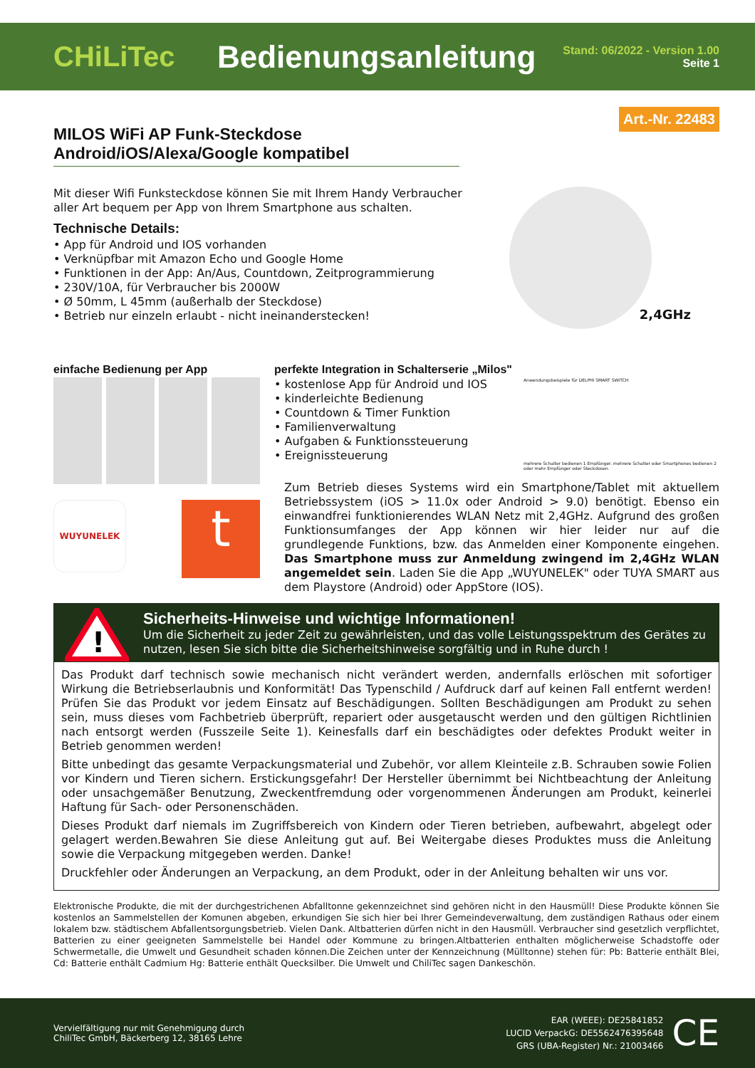CHiLiTec
Bedienungsanleitung
Stand: 06/2022 - Version 1.00
Seite 1
Art.-Nr. 22483
MILOS WiFi AP Funk-Steckdose
Android/iOS/Alexa/Google kompatibel
Mit dieser Wifi Funksteckdose können Sie mit Ihrem Handy Verbraucher aller Art bequem per App von Ihrem Smartphone aus schalten.
Technische Details:
• App für Android und IOS vorhanden
• Verknüpfbar mit Amazon Echo und Google Home
• Funktionen in der App: An/Aus, Countdown, Zeitprogrammierung
• 230V/10A, für Verbraucher bis 2000W
• Ø 50mm, L 45mm (außerhalb der Steckdose)
• Betrieb nur einzeln erlaubt - nicht ineinanderstecken!
2,4GHz
einfache Bedienung per App
WUYUNELEK
t
perfekte Integration in Schalterserie „Milos"
• kostenlose App für Android und IOS
• kinderleichte Bedienung
• Countdown & Timer Funktion
• Familienverwaltung
• Aufgaben & Funktionssteuerung
• Ereignissteuerung
Anwendungsbeispiele für DELPHI SMART SWITCH
mehrere Schalter bedienen 1 Empfänger. mehrere Schalter oder Smartphones bedienen 2 oder mehr Empfänger oder Steckdosen.
Zum Betrieb dieses Systems wird ein Smartphone/Tablet mit aktuellem Betriebssystem (iOS > 11.0x oder Android > 9.0) benötigt. Ebenso ein einwandfrei funktionierendes WLAN Netz mit 2,4GHz. Aufgrund des großen Funktionsumfanges der App können wir hier leider nur auf die grundlegende Funktions, bzw. das Anmelden einer Komponente eingehen. Das Smartphone muss zur Anmeldung zwingend im 2,4GHz WLAN angemeldet sein. Laden Sie die App „WUYUNELEK" oder TUYA SMART aus dem Playstore (Android) oder AppStore (IOS).
!
Sicherheits-Hinweise und wichtige Informationen!
Um die Sicherheit zu jeder Zeit zu gewährleisten, und das volle Leistungsspektrum des Gerätes zu nutzen, lesen Sie sich bitte die Sicherheitshinweise sorgfältig und in Ruhe durch !
Das Produkt darf technisch sowie mechanisch nicht verändert werden, andernfalls erlöschen mit sofortiger Wirkung die Betriebserlaubnis und Konformität! Das Typenschild / Aufdruck darf auf keinen Fall entfernt werden! Prüfen Sie das Produkt vor jedem Einsatz auf Beschädigungen. Sollten Beschädigungen am Produkt zu sehen sein, muss dieses vom Fachbetrieb überprüft, repariert oder ausgetauscht werden und den gültigen Richtlinien nach entsorgt werden (Fusszeile Seite 1). Keinesfalls darf ein beschädigtes oder defektes Produkt weiter in Betrieb genommen werden!
Bitte unbedingt das gesamte Verpackungsmaterial und Zubehör, vor allem Kleinteile z.B. Schrauben sowie Folien vor Kindern und Tieren sichern. Erstickungsgefahr! Der Hersteller übernimmt bei Nichtbeachtung der Anleitung oder unsachgemäßer Benutzung, Zweckentfremdung oder vorgenommenen Änderungen am Produkt, keinerlei Haftung für Sach- oder Personenschäden.
Dieses Produkt darf niemals im Zugriffsbereich von Kindern oder Tieren betrieben, aufbewahrt, abgelegt oder gelagert werden.Bewahren Sie diese Anleitung gut auf. Bei Weitergabe dieses Produktes muss die Anleitung sowie die Verpackung mitgegeben werden. Danke!
Druckfehler oder Änderungen an Verpackung, an dem Produkt, oder in der Anleitung behalten wir uns vor.
Elektronische Produkte, die mit der durchgestrichenen Abfalltonne gekennzeichnet sind gehören nicht in den Hausmüll! Diese Produkte können Sie kostenlos an Sammelstellen der Komunen abgeben, erkundigen Sie sich hier bei Ihrer Gemeindeverwaltung, dem zuständigen Rathaus oder einem lokalem bzw. städtischem Abfallentsorgungsbetrieb. Vielen Dank. Altbatterien dürfen nicht in den Hausmüll. Verbraucher sind gesetzlich verpflichtet, Batterien zu einer geeigneten Sammelstelle bei Handel oder Kommune zu bringen.Altbatterien enthalten möglicherweise Schadstoffe oder Schwermetalle, die Umwelt und Gesundheit schaden können.Die Zeichen unter der Kennzeichnung (Mülltonne) stehen für: Pb: Batterie enthält Blei, Cd: Batterie enthält Cadmium Hg: Batterie enthält Quecksilber. Die Umwelt und ChiliTec sagen Dankeschön.
Vervielfältigung nur mit Genehmigung durch
ChiliTec GmbH, Bäckerberg 12, 38165 Lehre
EAR (WEEE): DE25841852
LUCID VerpackG: DE5562476395648
GRS (UBA-Register) Nr.: 21003466
CE